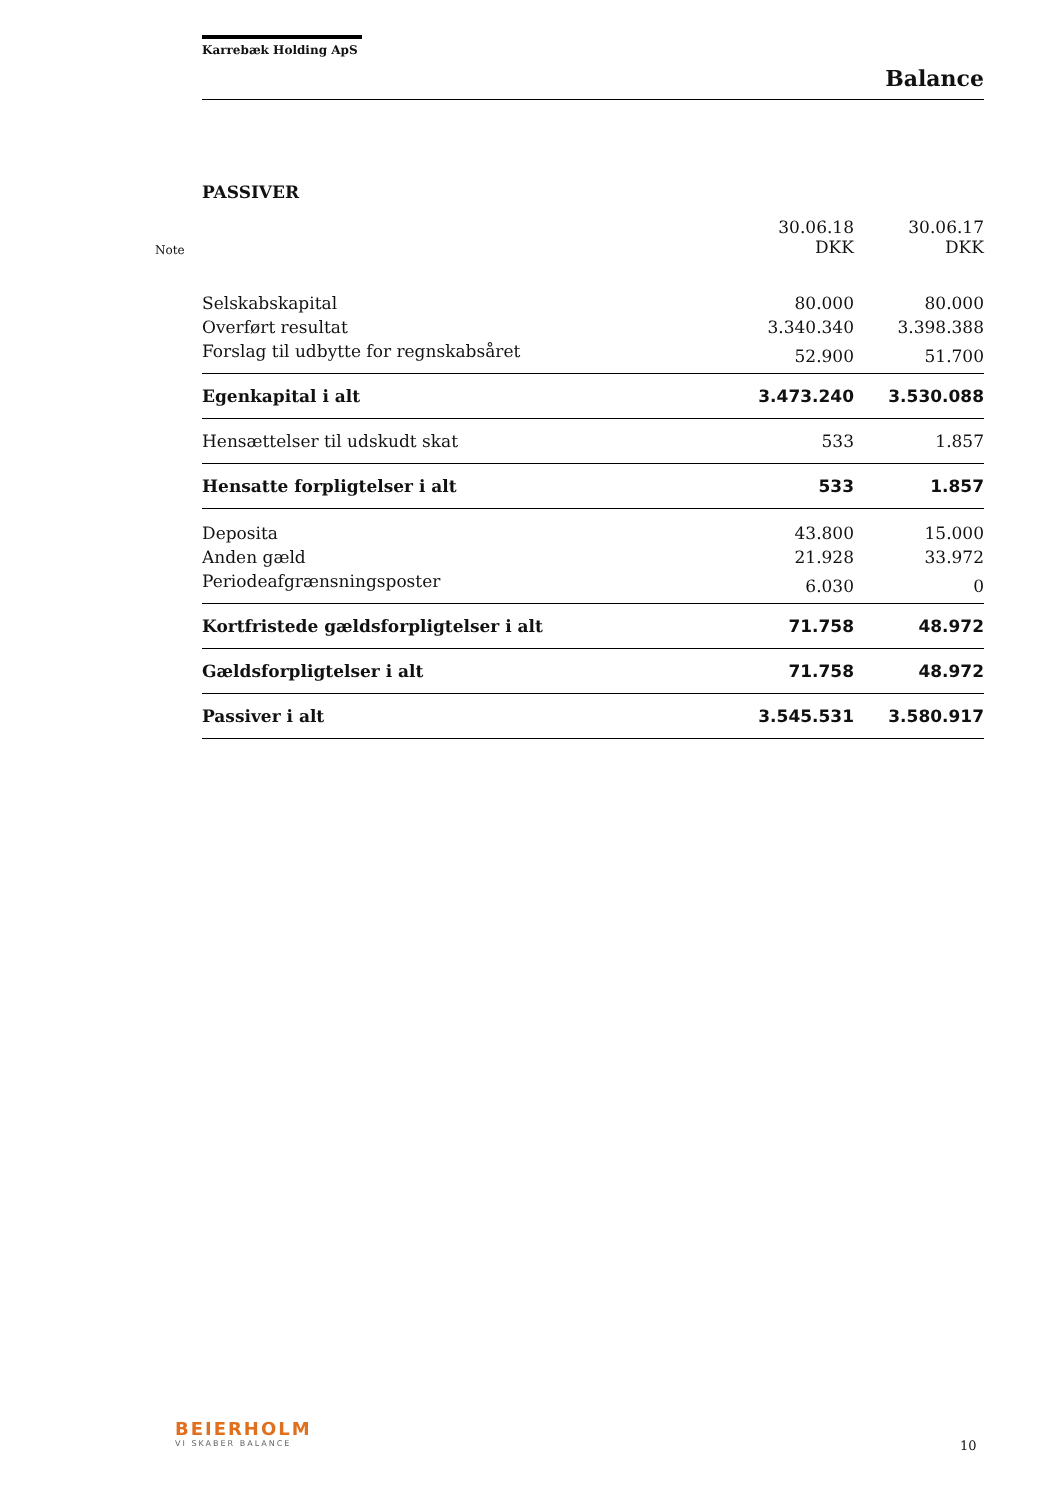Karrebæk Holding ApS
Balance
PASSIVER
| Note | | 30.06.18 DKK | 30.06.17 DKK |
| --- | --- | --- | --- |
| | Selskabskapital | 80.000 | 80.000 |
| | Overført resultat | 3.340.340 | 3.398.388 |
| | Forslag til udbytte for regnskabsåret | 52.900 | 51.700 |
| | Egenkapital i alt | 3.473.240 | 3.530.088 |
| | Hensættelser til udskudt skat | 533 | 1.857 |
| | Hensatte forpligtelser i alt | 533 | 1.857 |
| | Deposita | 43.800 | 15.000 |
| | Anden gæld | 21.928 | 33.972 |
| | Periodeafgrænsningsposter | 6.030 | 0 |
| | Kortfristede gældsforpligtelser i alt | 71.758 | 48.972 |
| | Gældsforpligtelser i alt | 71.758 | 48.972 |
| | Passiver i alt | 3.545.531 | 3.580.917 |
BEIERHOLM
VI SKABER BALANCE
10